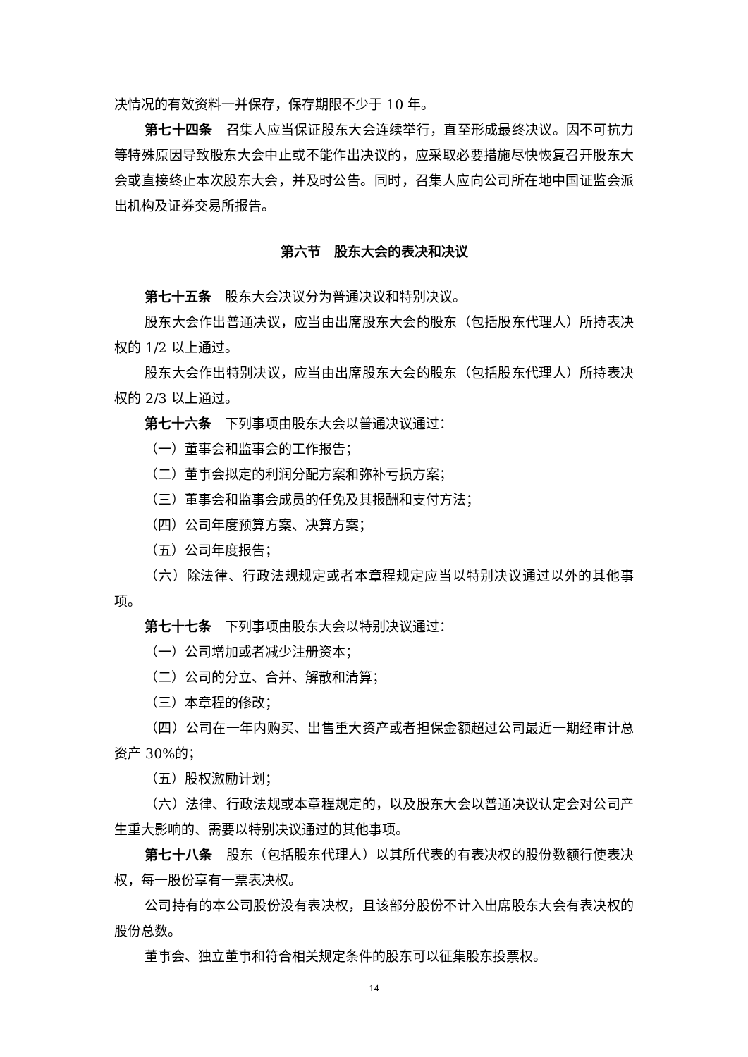决情况的有效资料一并保存，保存期限不少于 10 年。
第七十四条　召集人应当保证股东大会连续举行，直至形成最终决议。因不可抗力等特殊原因导致股东大会中止或不能作出决议的，应采取必要措施尽快恢复召开股东大会或直接终止本次股东大会，并及时公告。同时，召集人应向公司所在地中国证监会派出机构及证券交易所报告。
第六节　股东大会的表决和决议
第七十五条　股东大会决议分为普通决议和特别决议。
股东大会作出普通决议，应当由出席股东大会的股东（包括股东代理人）所持表决权的 1/2 以上通过。
股东大会作出特别决议，应当由出席股东大会的股东（包括股东代理人）所持表决权的 2/3 以上通过。
第七十六条　下列事项由股东大会以普通决议通过：
（一）董事会和监事会的工作报告；
（二）董事会拟定的利润分配方案和弥补亏损方案；
（三）董事会和监事会成员的任免及其报酬和支付方法；
（四）公司年度预算方案、决算方案；
（五）公司年度报告；
（六）除法律、行政法规规定或者本章程规定应当以特别决议通过以外的其他事项。
第七十七条　下列事项由股东大会以特别决议通过：
（一）公司增加或者减少注册资本；
（二）公司的分立、合并、解散和清算；
（三）本章程的修改；
（四）公司在一年内购买、出售重大资产或者担保金额超过公司最近一期经审计总资产 30%的；
（五）股权激励计划；
（六）法律、行政法规或本章程规定的，以及股东大会以普通决议认定会对公司产生重大影响的、需要以特别决议通过的其他事项。
第七十八条　股东（包括股东代理人）以其所代表的有表决权的股份数额行使表决权，每一股份享有一票表决权。
公司持有的本公司股份没有表决权，且该部分股份不计入出席股东大会有表决权的股份总数。
董事会、独立董事和符合相关规定条件的股东可以征集股东投票权。
14